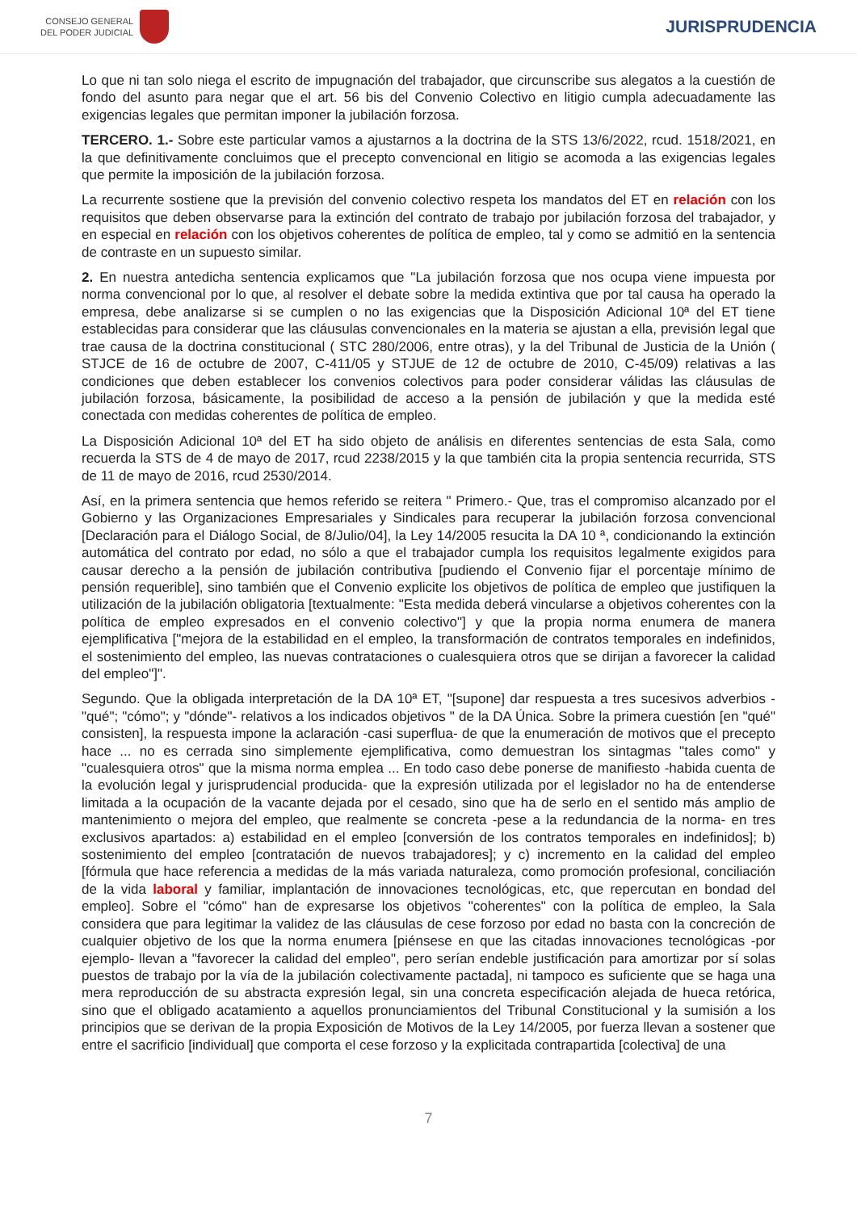CONSEJO GENERAL
DEL PODER JUDICIAL
JURISPRUDENCIA
Lo que ni tan solo niega el escrito de impugnación del trabajador, que circunscribe sus alegatos a la cuestión de fondo del asunto para negar que el art. 56 bis del Convenio Colectivo en litigio cumpla adecuadamente las exigencias legales que permitan imponer la jubilación forzosa.
TERCERO. 1.- Sobre este particular vamos a ajustarnos a la doctrina de la STS 13/6/2022, rcud. 1518/2021, en la que definitivamente concluimos que el precepto convencional en litigio se acomoda a las exigencias legales que permite la imposición de la jubilación forzosa.
La recurrente sostiene que la previsión del convenio colectivo respeta los mandatos del ET en relación con los requisitos que deben observarse para la extinción del contrato de trabajo por jubilación forzosa del trabajador, y en especial en relación con los objetivos coherentes de política de empleo, tal y como se admitió en la sentencia de contraste en un supuesto similar.
2. En nuestra antedicha sentencia explicamos que "La jubilación forzosa que nos ocupa viene impuesta por norma convencional por lo que, al resolver el debate sobre la medida extintiva que por tal causa ha operado la empresa, debe analizarse si se cumplen o no las exigencias que la Disposición Adicional 10ª del ET tiene establecidas para considerar que las cláusulas convencionales en la materia se ajustan a ella, previsión legal que trae causa de la doctrina constitucional ( STC 280/2006, entre otras), y la del Tribunal de Justicia de la Unión ( STJCE de 16 de octubre de 2007, C-411/05 y STJUE de 12 de octubre de 2010, C-45/09) relativas a las condiciones que deben establecer los convenios colectivos para poder considerar válidas las cláusulas de jubilación forzosa, básicamente, la posibilidad de acceso a la pensión de jubilación y que la medida esté conectada con medidas coherentes de política de empleo.
La Disposición Adicional 10ª del ET ha sido objeto de análisis en diferentes sentencias de esta Sala, como recuerda la STS de 4 de mayo de 2017, rcud 2238/2015 y la que también cita la propia sentencia recurrida, STS de 11 de mayo de 2016, rcud 2530/2014.
Así, en la primera sentencia que hemos referido se reitera " Primero.- Que, tras el compromiso alcanzado por el Gobierno y las Organizaciones Empresariales y Sindicales para recuperar la jubilación forzosa convencional [Declaración para el Diálogo Social, de 8/Julio/04], la Ley 14/2005 resucita la DA 10 ª, condicionando la extinción automática del contrato por edad, no sólo a que el trabajador cumpla los requisitos legalmente exigidos para causar derecho a la pensión de jubilación contributiva [pudiendo el Convenio fijar el porcentaje mínimo de pensión requerible], sino también que el Convenio explicite los objetivos de política de empleo que justifiquen la utilización de la jubilación obligatoria [textualmente: "Esta medida deberá vincularse a objetivos coherentes con la política de empleo expresados en el convenio colectivo"] y que la propia norma enumera de manera ejemplificativa ["mejora de la estabilidad en el empleo, la transformación de contratos temporales en indefinidos, el sostenimiento del empleo, las nuevas contrataciones o cualesquiera otros que se dirijan a favorecer la calidad del empleo"]".
Segundo. Que la obligada interpretación de la DA 10ª ET, "[supone] dar respuesta a tres sucesivos adverbios -"qué"; "cómo"; y "dónde"- relativos a los indicados objetivos " de la DA Única. Sobre la primera cuestión [en "qué" consisten], la respuesta impone la aclaración -casi superflua- de que la enumeración de motivos que el precepto hace ... no es cerrada sino simplemente ejemplificativa, como demuestran los sintagmas "tales como" y "cualesquiera otros" que la misma norma emplea ... En todo caso debe ponerse de manifiesto -habida cuenta de la evolución legal y jurisprudencial producida- que la expresión utilizada por el legislador no ha de entenderse limitada a la ocupación de la vacante dejada por el cesado, sino que ha de serlo en el sentido más amplio de mantenimiento o mejora del empleo, que realmente se concreta -pese a la redundancia de la norma- en tres exclusivos apartados: a) estabilidad en el empleo [conversión de los contratos temporales en indefinidos]; b) sostenimiento del empleo [contratación de nuevos trabajadores]; y c) incremento en la calidad del empleo [fórmula que hace referencia a medidas de la más variada naturaleza, como promoción profesional, conciliación de la vida laboral y familiar, implantación de innovaciones tecnológicas, etc, que repercutan en bondad del empleo]. Sobre el "cómo" han de expresarse los objetivos "coherentes" con la política de empleo, la Sala considera que para legitimar la validez de las cláusulas de cese forzoso por edad no basta con la concreción de cualquier objetivo de los que la norma enumera [piénsese en que las citadas innovaciones tecnológicas -por ejemplo- llevan a "favorecer la calidad del empleo", pero serían endeble justificación para amortizar por sí solas puestos de trabajo por la vía de la jubilación colectivamente pactada], ni tampoco es suficiente que se haga una mera reproducción de su abstracta expresión legal, sin una concreta especificación alejada de hueca retórica, sino que el obligado acatamiento a aquellos pronunciamientos del Tribunal Constitucional y la sumisión a los principios que se derivan de la propia Exposición de Motivos de la Ley 14/2005, por fuerza llevan a sostener que entre el sacrificio [individual] que comporta el cese forzoso y la explicitada contrapartida [colectiva] de una
7